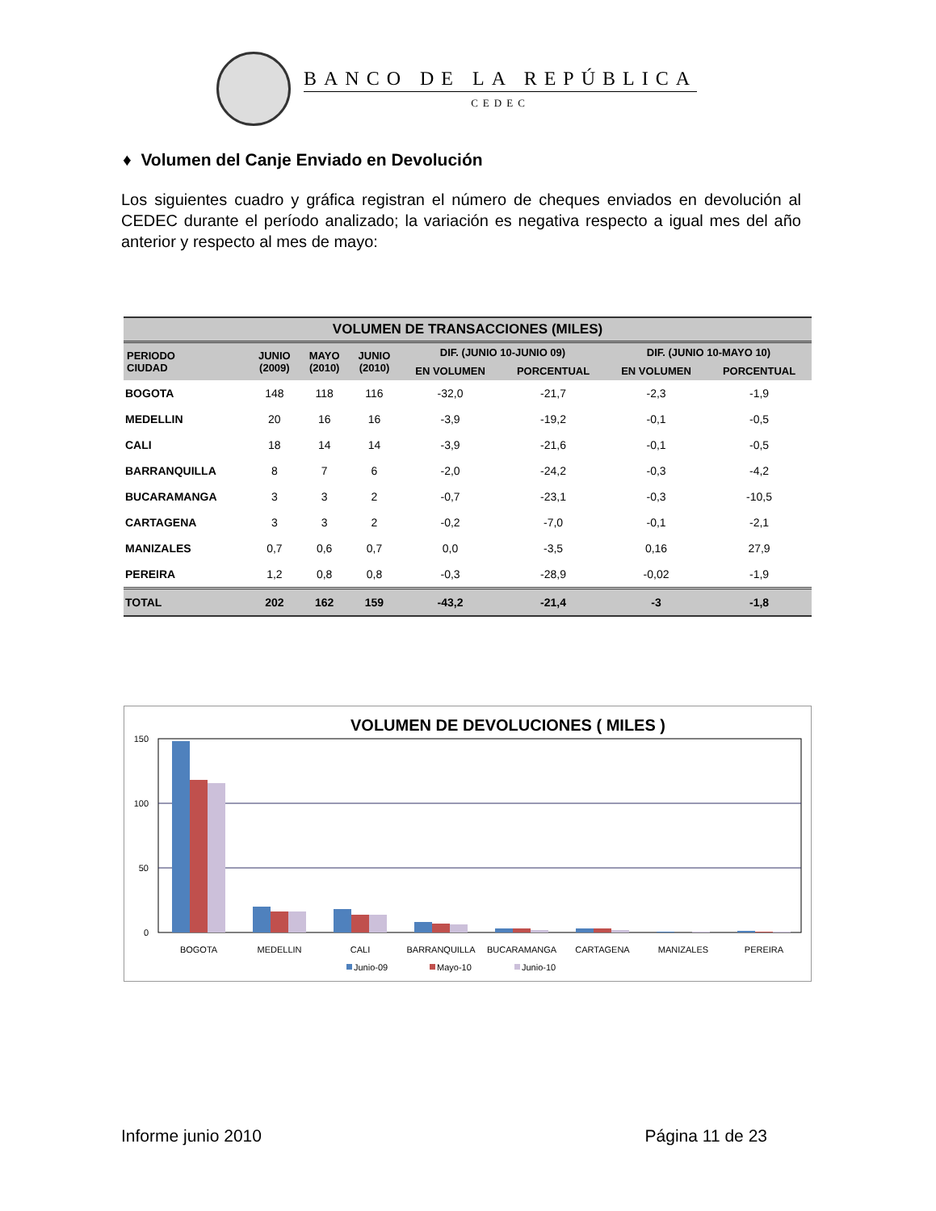BANCO DE LA REPÚBLICA
CEDEC
♦ Volumen del Canje Enviado en Devolución
Los siguientes cuadro y gráfica registran el número de cheques enviados en devolución al CEDEC durante el período analizado; la variación es negativa respecto a igual mes del año anterior y respecto al mes de mayo:
| VOLUMEN DE TRANSACCIONES (MILES) | | | | | | | |
| --- | --- | --- | --- | --- | --- | --- | --- |
| PERIODO CIUDAD | JUNIO (2009) | MAYO (2010) | JUNIO (2010) | DIF. (JUNIO 10-JUNIO 09) | | DIF. (JUNIO 10-MAYO 10) | |
| | | | | EN VOLUMEN | PORCENTUAL | EN VOLUMEN | PORCENTUAL |
| BOGOTA | 148 | 118 | 116 | -32,0 | -21,7 | -2,3 | -1,9 |
| MEDELLIN | 20 | 16 | 16 | -3,9 | -19,2 | -0,1 | -0,5 |
| CALI | 18 | 14 | 14 | -3,9 | -21,6 | -0,1 | -0,5 |
| BARRANQUILLA | 8 | 7 | 6 | -2,0 | -24,2 | -0,3 | -4,2 |
| BUCARAMANGA | 3 | 3 | 2 | -0,7 | -23,1 | -0,3 | -10,5 |
| CARTAGENA | 3 | 3 | 2 | -0,2 | -7,0 | -0,1 | -2,1 |
| MANIZALES | 0,7 | 0,6 | 0,7 | 0,0 | -3,5 | 0,16 | 27,9 |
| PEREIRA | 1,2 | 0,8 | 0,8 | -0,3 | -28,9 | -0,02 | -1,9 |
| TOTAL | 202 | 162 | 159 | -43,2 | -21,4 | -3 | -1,8 |
VOLUMEN DE DEVOLUCIONES ( MILES )
150
100
50
0
BOGOTA
MEDELLIN
CALI
BARRANQUILLA
BUCARAMANGA
CARTAGENA
MANIZALES
PEREIRA
Junio-09
Mayo-10
Junio-10
Informe junio 2010 Página 11 de 23